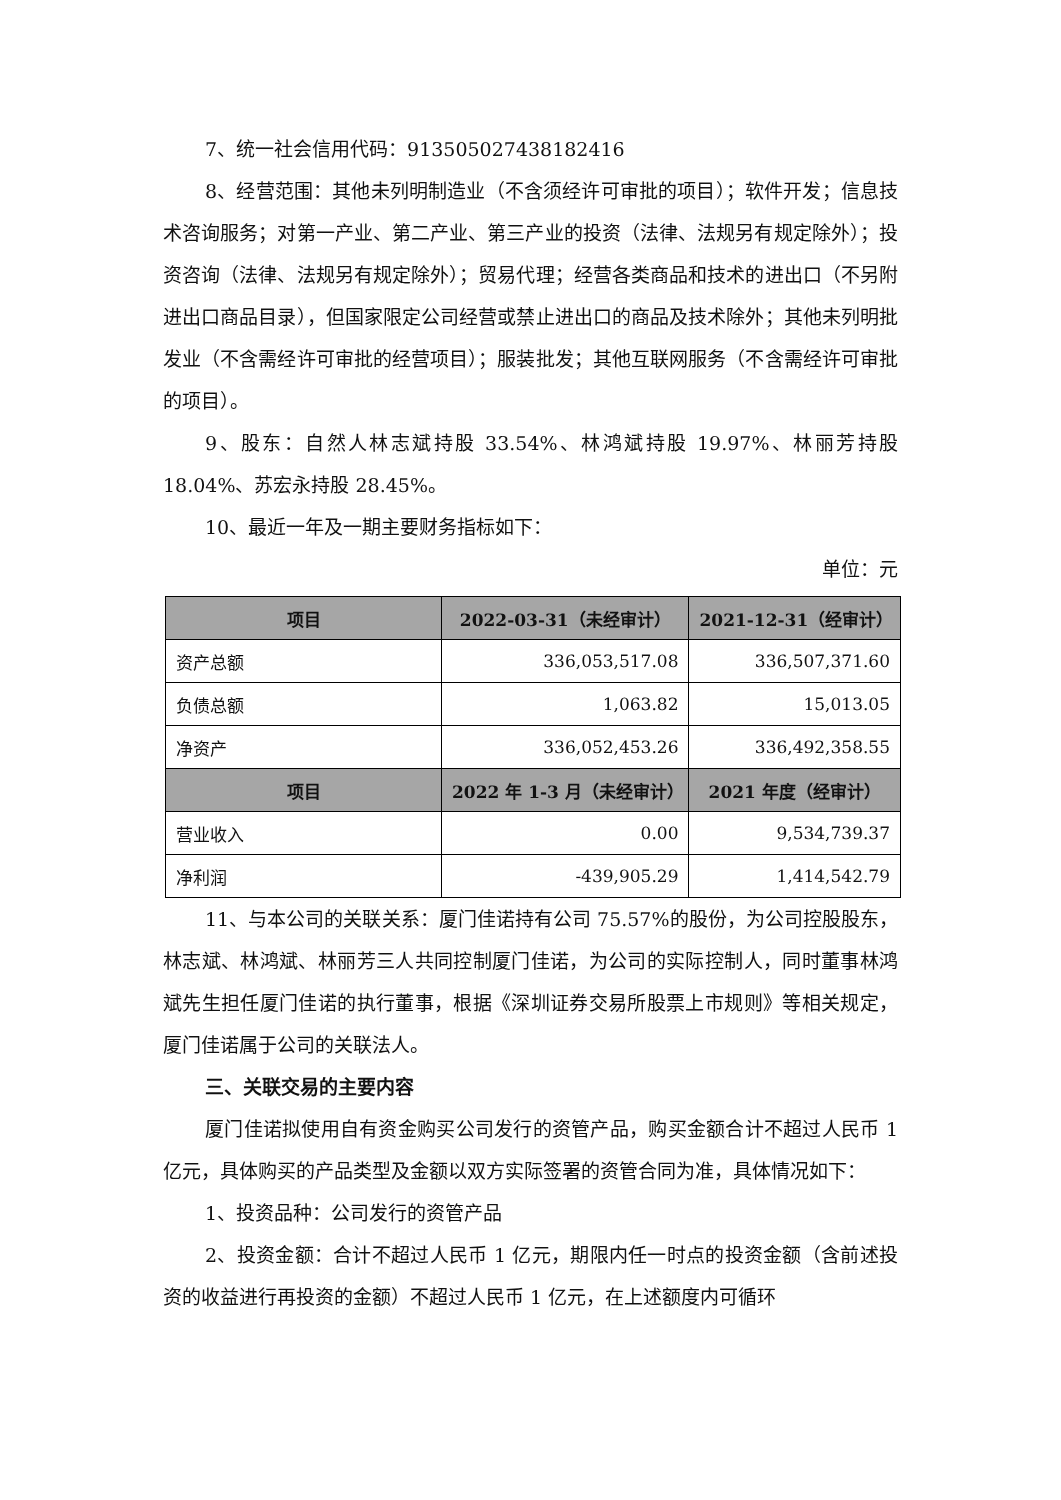7、统一社会信用代码：913505027438182416
8、经营范围：其他未列明制造业（不含须经许可审批的项目）；软件开发；信息技术咨询服务；对第一产业、第二产业、第三产业的投资（法律、法规另有规定除外）；投资咨询（法律、法规另有规定除外）；贸易代理；经营各类商品和技术的进出口（不另附进出口商品目录），但国家限定公司经营或禁止进出口的商品及技术除外；其他未列明批发业（不含需经许可审批的经营项目）；服装批发；其他互联网服务（不含需经许可审批的项目）。
9、股东：自然人林志斌持股 33.54%、林鸿斌持股 19.97%、林丽芳持股 18.04%、苏宏永持股 28.45%。
10、最近一年及一期主要财务指标如下：
单位：元
| 项目 | 2022-03-31（未经审计） | 2021-12-31（经审计） |
| --- | --- | --- |
| 资产总额 | 336,053,517.08 | 336,507,371.60 |
| 负债总额 | 1,063.82 | 15,013.05 |
| 净资产 | 336,052,453.26 | 336,492,358.55 |
| 项目 | 2022 年 1-3 月（未经审计） | 2021 年度（经审计） |
| 营业收入 | 0.00 | 9,534,739.37 |
| 净利润 | -439,905.29 | 1,414,542.79 |
11、与本公司的关联关系：厦门佳诺持有公司 75.57%的股份，为公司控股股东，林志斌、林鸿斌、林丽芳三人共同控制厦门佳诺，为公司的实际控制人，同时董事林鸿斌先生担任厦门佳诺的执行董事，根据《深圳证券交易所股票上市规则》等相关规定，厦门佳诺属于公司的关联法人。
三、关联交易的主要内容
厦门佳诺拟使用自有资金购买公司发行的资管产品，购买金额合计不超过人民币 1 亿元，具体购买的产品类型及金额以双方实际签署的资管合同为准，具体情况如下：
1、投资品种：公司发行的资管产品
2、投资金额：合计不超过人民币 1 亿元，期限内任一时点的投资金额（含前述投资的收益进行再投资的金额）不超过人民币 1 亿元，在上述额度内可循环